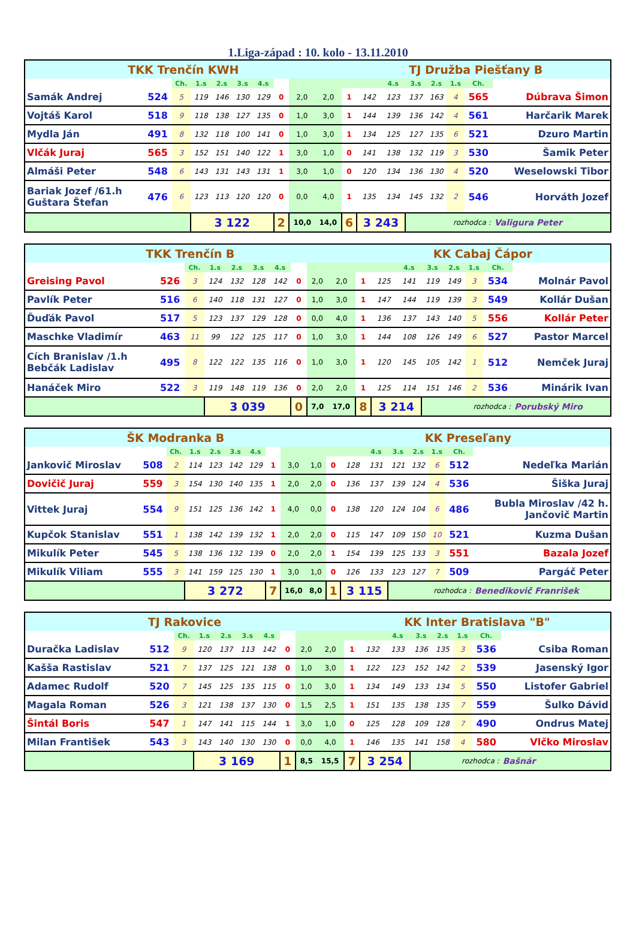1.Liga-západ : 10. kolo - 13.11.2010
| TKK Trenčín KWH | | | | | | | | | | TJ Družba Piešťany B | | | | | | | | | |
| | | Ch. | 1.s | 2.s | 3.s | 4.s | | | | | | 4.s | 3.s | 2.s | 1.s | Ch. | | | |
| Samák Andrej | 524 | 5 | 119 | 146 | 130 | 129 | 0 | 2,0 | 2,0 | 1 | 142 | 123 | 137 | 163 | 4 | 565 | Dúbrava Šimon | | |
| Vojtáš Karol | 518 | 9 | 118 | 138 | 127 | 135 | 0 | 1,0 | 3,0 | 1 | 144 | 139 | 136 | 142 | 4 | 561 | Harčarik Marek | | |
| Mydla Ján | 491 | 8 | 132 | 118 | 100 | 141 | 0 | 1,0 | 3,0 | 1 | 134 | 125 | 127 | 135 | 6 | 521 | Dzuro Martin | | |
| Vlčák Juraj | 565 | 3 | 152 | 151 | 140 | 122 | 1 | 3,0 | 1,0 | 0 | 141 | 138 | 132 | 119 | 3 | 530 | Šamik Peter | | |
| Almáši Peter | 548 | 6 | 143 | 131 | 143 | 131 | 1 | 3,0 | 1,0 | 0 | 120 | 134 | 136 | 130 | 4 | 520 | Weselowski Tibor | | |
| Bariak Jozef /61.h Guštara Štefan | 476 | 6 | 123 | 113 | 120 | 120 | 0 | 0,0 | 4,0 | 1 | 135 | 134 | 145 | 132 | 2 | 546 | Horváth Jozef | | |
| | | | 3 122 | | | | 2 | 10,0 | 14,0 | 6 | 3 243 | | rozhodca : | | | | Valigura Peter | | |
| TKK Trenčín B | | | | | | | | | | KK Cabaj Čápor | | | | | | | | | |
| | | Ch. | 1.s | 2.s | 3.s | 4.s | | | | | | 4.s | 3.s | 2.s | 1.s | Ch. | | | |
| Greising Pavol | 526 | 3 | 124 | 132 | 128 | 142 | 0 | 2,0 | 2,0 | 1 | 125 | 141 | 119 | 149 | 3 | 534 | Molnár Pavol | | |
| Pavlík Peter | 516 | 6 | 140 | 118 | 131 | 127 | 0 | 1,0 | 3,0 | 1 | 147 | 144 | 119 | 139 | 3 | 549 | Kollár Dušan | | |
| Ďuďák Pavol | 517 | 5 | 123 | 137 | 129 | 128 | 0 | 0,0 | 4,0 | 1 | 136 | 137 | 143 | 140 | 5 | 556 | Kollár Peter | | |
| Maschke Vladimír | 463 | 11 | 99 | 122 | 125 | 117 | 0 | 1,0 | 3,0 | 1 | 144 | 108 | 126 | 149 | 6 | 527 | Pastor Marcel | | |
| Cích Branislav /1.h Bebčák Ladislav | 495 | 8 | 122 | 122 | 135 | 116 | 0 | 1,0 | 3,0 | 1 | 120 | 145 | 105 | 142 | 1 | 512 | Nemček Juraj | | |
| Hanáček Miro | 522 | 3 | 119 | 148 | 119 | 136 | 0 | 2,0 | 2,0 | 1 | 125 | 114 | 151 | 146 | 2 | 536 | Minárik Ivan | | |
| | | | 3 039 | | | | 0 | 7,0 | 17,0 | 8 | 3 214 | | rozhodca : | | | | Porubský Miro | | |
| ŠK Modranka B | | | | | | | | | | KK Preseľany | | | | | | | | | |
| | | Ch. | 1.s | 2.s | 3.s | 4.s | | | | | | 4.s | 3.s | 2.s | 1.s | Ch. | | | |
| Jankovič Miroslav | 508 | 2 | 114 | 123 | 142 | 129 | 1 | 3,0 | 1,0 | 0 | 128 | 131 | 121 | 132 | 6 | 512 | Nedeľka Marián | | |
| Dovičič Juraj | 559 | 3 | 154 | 130 | 140 | 135 | 1 | 2,0 | 2,0 | 0 | 136 | 137 | 139 | 124 | 4 | 536 | Šiška Juraj | | |
| Vittek Juraj | 554 | 9 | 151 | 125 | 136 | 142 | 1 | 4,0 | 0,0 | 0 | 138 | 120 | 124 | 104 | 6 | 486 | Bubla Miroslav /42 h. Jančovič Martin | | |
| Kupčok Stanislav | 551 | 1 | 138 | 142 | 139 | 132 | 1 | 2,0 | 2,0 | 0 | 115 | 147 | 109 | 150 | 10 | 521 | Kuzma Dušan | | |
| Mikulík Peter | 545 | 5 | 138 | 136 | 132 | 139 | 0 | 2,0 | 2,0 | 1 | 154 | 139 | 125 | 133 | 3 | 551 | Bazala Jozef | | |
| Mikulík Viliam | 555 | 3 | 141 | 159 | 125 | 130 | 1 | 3,0 | 1,0 | 0 | 126 | 133 | 123 | 127 | 7 | 509 | Pargáč Peter | | |
| | | | 3 272 | | | | 7 | 16,0 | 8,0 | 1 | 3 115 | | rozhodca : | | | | Benedikovič Franrišek | | |
| TJ Rakovice | | | | | | | | | | KK Inter Bratislava "B" | | | | | | | | | |
| | | Ch. | 1.s | 2.s | 3.s | 4.s | | | | | | 4.s | 3.s | 2.s | 1.s | Ch. | | | |
| Duračka Ladislav | 512 | 9 | 120 | 137 | 113 | 142 | 0 | 2,0 | 2,0 | 1 | 132 | 133 | 136 | 135 | 3 | 536 | Csiba Roman | | |
| Kašša Rastislav | 521 | 7 | 137 | 125 | 121 | 138 | 0 | 1,0 | 3,0 | 1 | 122 | 123 | 152 | 142 | 2 | 539 | Jasenský Igor | | |
| Adamec Rudolf | 520 | 7 | 145 | 125 | 135 | 115 | 0 | 1,0 | 3,0 | 1 | 134 | 149 | 133 | 134 | 5 | 550 | Listofer Gabriel | | |
| Magala Roman | 526 | 3 | 121 | 138 | 137 | 130 | 0 | 1,5 | 2,5 | 1 | 151 | 135 | 138 | 135 | 7 | 559 | Šulko Dávid | | |
| Šintál Boris | 547 | 1 | 147 | 141 | 115 | 144 | 1 | 3,0 | 1,0 | 0 | 125 | 128 | 109 | 128 | 7 | 490 | Ondrus Matej | | |
| Milan František | 543 | 3 | 143 | 140 | 130 | 130 | 0 | 0,0 | 4,0 | 1 | 146 | 135 | 141 | 158 | 4 | 580 | Vlčko Miroslav | | |
| | | | 3 169 | | | | 1 | 8,5 | 15,5 | 7 | 3 254 | | rozhodca : | | | | Bašnár | | |